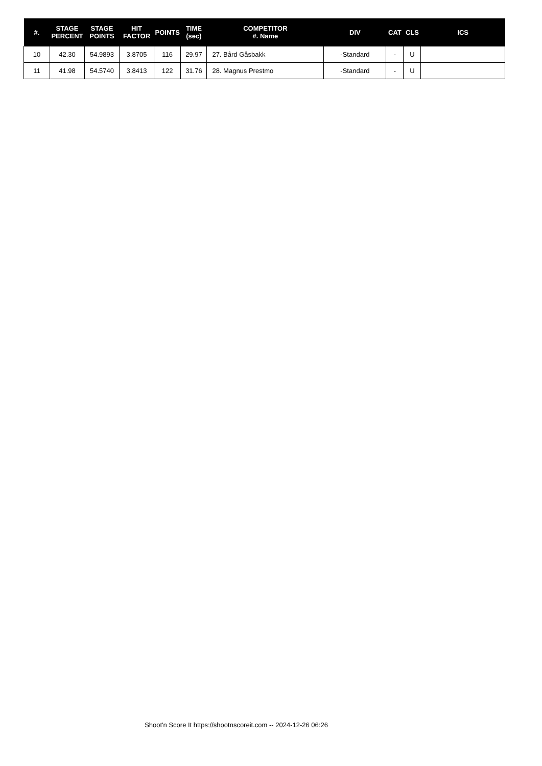| #. | STAGE PERCENT | STAGE POINTS | HIT FACTOR | POINTS | TIME (sec) | COMPETITOR #. Name | DIV | CAT | CLS | ICS |
| --- | --- | --- | --- | --- | --- | --- | --- | --- | --- | --- |
| 10 | 42.30 | 54.9893 | 3.8705 | 116 | 29.97 | 27. Bård Gåsbakk | -Standard | - | U | |
| 11 | 41.98 | 54.5740 | 3.8413 | 122 | 31.76 | 28. Magnus Prestmo | -Standard | - | U | |
Shoot'n Score It https://shootnscoreit.com -- 2024-12-26 06:26